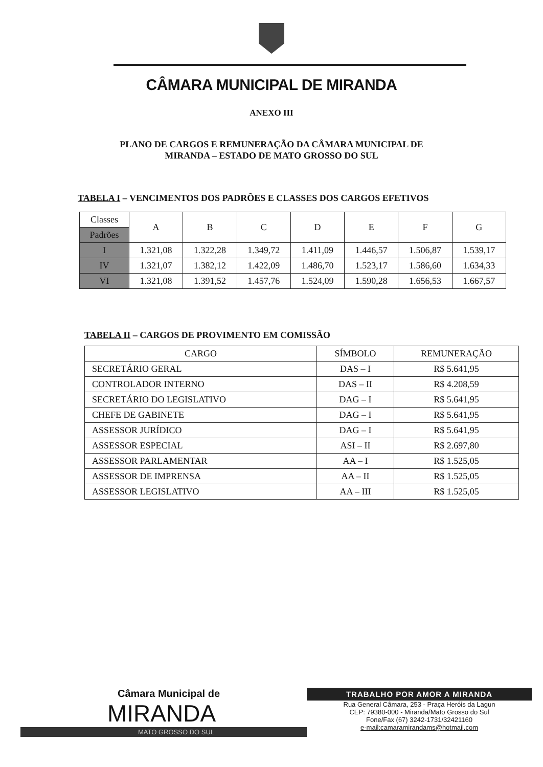CÂMARA MUNICIPAL DE MIRANDA
ANEXO III
PLANO DE CARGOS E REMUNERAÇÃO DA CÂMARA MUNICIPAL DE
MIRANDA – ESTADO DE MATO GROSSO DO SUL
TABELA I – VENCIMENTOS DOS PADRÕES E CLASSES DOS CARGOS EFETIVOS
| Classes | A | B | C | D | E | F | G |
| --- | --- | --- | --- | --- | --- | --- | --- |
| Padrões | | | | | | | |
| I | 1.321,08 | 1.322,28 | 1.349,72 | 1.411,09 | 1.446,57 | 1.506,87 | 1.539,17 |
| IV | 1.321,07 | 1.382,12 | 1.422,09 | 1.486,70 | 1.523,17 | 1.586,60 | 1.634,33 |
| VI | 1.321,08 | 1.391,52 | 1.457,76 | 1.524,09 | 1.590,28 | 1.656,53 | 1.667,57 |
TABELA II – CARGOS DE PROVIMENTO EM COMISSÃO
| CARGO | SÍMBOLO | REMUNERAÇÃO |
| --- | --- | --- |
| SECRETÁRIO GERAL | DAS – I | R$ 5.641,95 |
| CONTROLADOR INTERNO | DAS – II | R$ 4.208,59 |
| SECRETÁRIO DO LEGISLATIVO | DAG – I | R$ 5.641,95 |
| CHEFE DE GABINETE | DAG – I | R$ 5.641,95 |
| ASSESSOR JURÍDICO | DAG – I | R$ 5.641,95 |
| ASSESSOR ESPECIAL | ASI – II | R$ 2.697,80 |
| ASSESSOR PARLAMENTAR | AA – I | R$ 1.525,05 |
| ASSESSOR DE IMPRENSA | AA – II | R$ 1.525,05 |
| ASSESSOR LEGISLATIVO | AA – III | R$ 1.525,05 |
Câmara Municipal de
MIRANDA
MATO GROSSO DO SUL
TRABALHO POR AMOR A MIRANDA
Rua General Câmara, 253 - Praça Heróis da Lagun
CEP: 79380-000 - Miranda/Mato Grosso do Sul
Fone/Fax (67) 3242-1731/32421160
e-mail:camaramirandams@hotmail.com